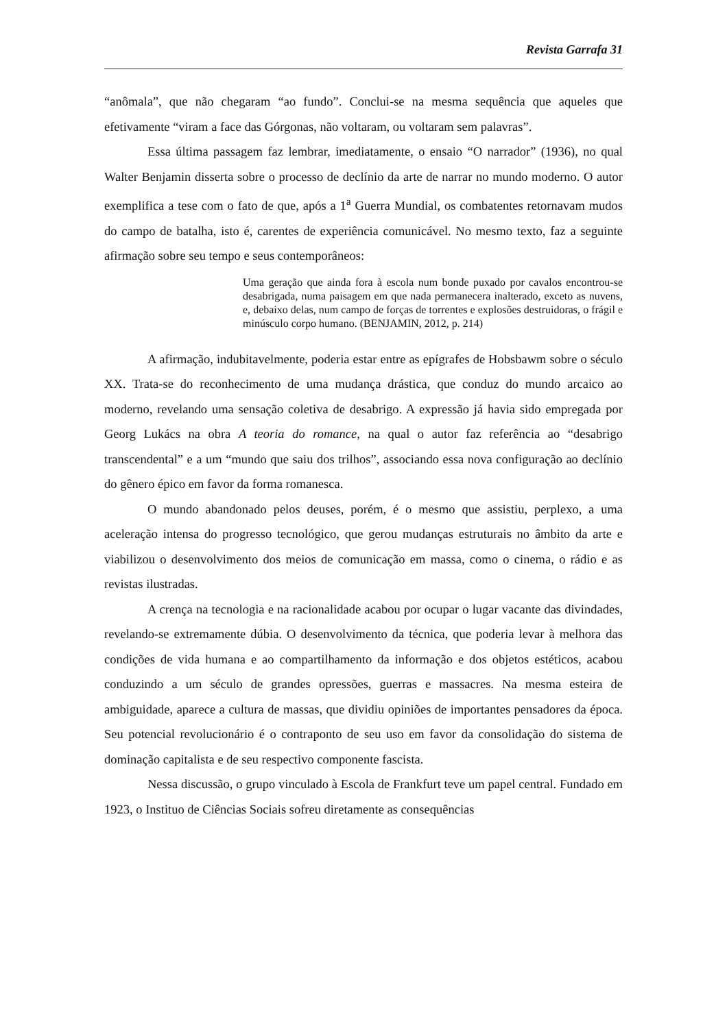Revista Garrafa 31
“anômala”, que não chegaram “ao fundo”. Conclui-se na mesma sequência que aqueles que efetivamente “viram a face das Górgonas, não voltaram, ou voltaram sem palavras”.
Essa última passagem faz lembrar, imediatamente, o ensaio “O narrador” (1936), no qual Walter Benjamin disserta sobre o processo de declínio da arte de narrar no mundo moderno. O autor exemplifica a tese com o fato de que, após a 1<sup>a</sup> Guerra Mundial, os combatentes retornavam mudos do campo de batalha, isto é, carentes de experiência comunicável. No mesmo texto, faz a seguinte afirmação sobre seu tempo e seus contemporâneos:
Uma geração que ainda fora à escola num bonde puxado por cavalos encontrou-se desabrigada, numa paisagem em que nada permanecera inalterado, exceto as nuvens, e, debaixo delas, num campo de forças de torrentes e explosões destruidoras, o frágil e minúsculo corpo humano. (BENJAMIN, 2012, p. 214)
A afirmação, indubitavelmente, poderia estar entre as epígrafes de Hobsbawm sobre o século XX. Trata-se do reconhecimento de uma mudança drástica, que conduz do mundo arcaico ao moderno, revelando uma sensação coletiva de desabrigo. A expressão já havia sido empregada por Georg Lukács na obra A teoria do romance, na qual o autor faz referência ao “desabrigo transcendental” e a um “mundo que saiu dos trilhos”, associando essa nova configuração ao declínio do gênero épico em favor da forma romanesca.
O mundo abandonado pelos deuses, porém, é o mesmo que assistiu, perplexo, a uma aceleração intensa do progresso tecnológico, que gerou mudanças estruturais no âmbito da arte e viabilizou o desenvolvimento dos meios de comunicação em massa, como o cinema, o rádio e as revistas ilustradas.
A crença na tecnologia e na racionalidade acabou por ocupar o lugar vacante das divindades, revelando-se extremamente dúbia. O desenvolvimento da técnica, que poderia levar à melhora das condições de vida humana e ao compartilhamento da informação e dos objetos estéticos, acabou conduzindo a um século de grandes opressões, guerras e massacres. Na mesma esteira de ambiguidade, aparece a cultura de massas, que dividiu opiniões de importantes pensadores da época. Seu potencial revolucionário é o contraponto de seu uso em favor da consolidação do sistema de dominação capitalista e de seu respectivo componente fascista.
Nessa discussão, o grupo vinculado à Escola de Frankfurt teve um papel central. Fundado em 1923, o Instituo de Ciências Sociais sofreu diretamente as consequências